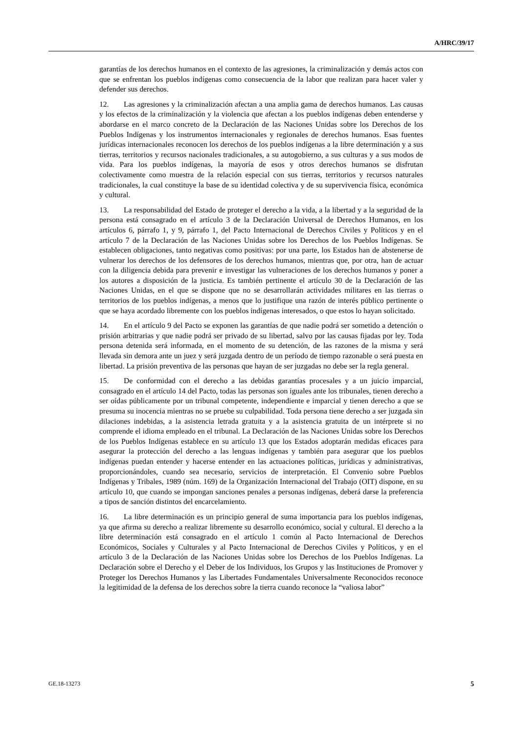A/HRC/39/17
garantías de los derechos humanos en el contexto de las agresiones, la criminalización y demás actos con que se enfrentan los pueblos indígenas como consecuencia de la labor que realizan para hacer valer y defender sus derechos.
12. Las agresiones y la criminalización afectan a una amplia gama de derechos humanos. Las causas y los efectos de la criminalización y la violencia que afectan a los pueblos indígenas deben entenderse y abordarse en el marco concreto de la Declaración de las Naciones Unidas sobre los Derechos de los Pueblos Indígenas y los instrumentos internacionales y regionales de derechos humanos. Esas fuentes jurídicas internacionales reconocen los derechos de los pueblos indígenas a la libre determinación y a sus tierras, territorios y recursos nacionales tradicionales, a su autogobierno, a sus culturas y a sus modos de vida. Para los pueblos indígenas, la mayoría de esos y otros derechos humanos se disfrutan colectivamente como muestra de la relación especial con sus tierras, territorios y recursos naturales tradicionales, la cual constituye la base de su identidad colectiva y de su supervivencia física, económica y cultural.
13. La responsabilidad del Estado de proteger el derecho a la vida, a la libertad y a la seguridad de la persona está consagrado en el artículo 3 de la Declaración Universal de Derechos Humanos, en los artículos 6, párrafo 1, y 9, párrafo 1, del Pacto Internacional de Derechos Civiles y Políticos y en el artículo 7 de la Declaración de las Naciones Unidas sobre los Derechos de los Pueblos Indígenas. Se establecen obligaciones, tanto negativas como positivas: por una parte, los Estados han de abstenerse de vulnerar los derechos de los defensores de los derechos humanos, mientras que, por otra, han de actuar con la diligencia debida para prevenir e investigar las vulneraciones de los derechos humanos y poner a los autores a disposición de la justicia. Es también pertinente el artículo 30 de la Declaración de las Naciones Unidas, en el que se dispone que no se desarrollarán actividades militares en las tierras o territorios de los pueblos indígenas, a menos que lo justifique una razón de interés público pertinente o que se haya acordado libremente con los pueblos indígenas interesados, o que estos lo hayan solicitado.
14. En el artículo 9 del Pacto se exponen las garantías de que nadie podrá ser sometido a detención o prisión arbitrarias y que nadie podrá ser privado de su libertad, salvo por las causas fijadas por ley. Toda persona detenida será informada, en el momento de su detención, de las razones de la misma y será llevada sin demora ante un juez y será juzgada dentro de un período de tiempo razonable o será puesta en libertad. La prisión preventiva de las personas que hayan de ser juzgadas no debe ser la regla general.
15. De conformidad con el derecho a las debidas garantías procesales y a un juicio imparcial, consagrado en el artículo 14 del Pacto, todas las personas son iguales ante los tribunales, tienen derecho a ser oídas públicamente por un tribunal competente, independiente e imparcial y tienen derecho a que se presuma su inocencia mientras no se pruebe su culpabilidad. Toda persona tiene derecho a ser juzgada sin dilaciones indebidas, a la asistencia letrada gratuita y a la asistencia gratuita de un intérprete si no comprende el idioma empleado en el tribunal. La Declaración de las Naciones Unidas sobre los Derechos de los Pueblos Indígenas establece en su artículo 13 que los Estados adoptarán medidas eficaces para asegurar la protección del derecho a las lenguas indígenas y también para asegurar que los pueblos indígenas puedan entender y hacerse entender en las actuaciones políticas, jurídicas y administrativas, proporcionándoles, cuando sea necesario, servicios de interpretación. El Convenio sobre Pueblos Indígenas y Tribales, 1989 (núm. 169) de la Organización Internacional del Trabajo (OIT) dispone, en su artículo 10, que cuando se impongan sanciones penales a personas indígenas, deberá darse la preferencia a tipos de sanción distintos del encarcelamiento.
16. La libre determinación es un principio general de suma importancia para los pueblos indígenas, ya que afirma su derecho a realizar libremente su desarrollo económico, social y cultural. El derecho a la libre determinación está consagrado en el artículo 1 común al Pacto Internacional de Derechos Económicos, Sociales y Culturales y al Pacto Internacional de Derechos Civiles y Políticos, y en el artículo 3 de la Declaración de las Naciones Unidas sobre los Derechos de los Pueblos Indígenas. La Declaración sobre el Derecho y el Deber de los Individuos, los Grupos y las Instituciones de Promover y Proteger los Derechos Humanos y las Libertades Fundamentales Universalmente Reconocidos reconoce la legitimidad de la defensa de los derechos sobre la tierra cuando reconoce la “valiosa labor”
GE.18-13273 5